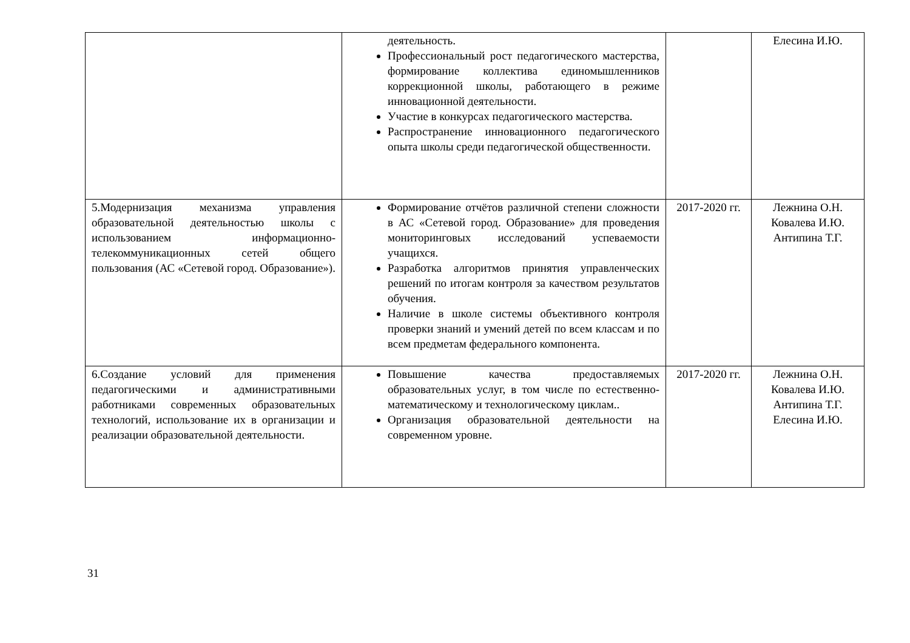| | деятельность. Профессиональный рост педагогического мастерства, формирование коллектива единомышленников коррекционной школы, работающего в режиме инновационной деятельности. Участие в конкурсах педагогического мастерства. Распространение инновационного педагогического опыта школы среди педагогической общественности. | | Елесина И.Ю. |
| 5.Модернизация механизма управления образовательной деятельностью школы с использованием информационно-телекоммуникационных сетей общего пользования (АС «Сетевой город. Образование»). | Формирование отчётов различной степени сложности в АС «Сетевой город. Образование» для проведения мониторинговых исследований успеваемости учащихся. Разработка алгоритмов принятия управленческих решений по итогам контроля за качеством результатов обучения. Наличие в школе системы объективного контроля проверки знаний и умений детей по всем классам и по всем предметам федерального компонента. | 2017-2020 гг. | Лежнина О.Н. Ковалева И.Ю. Антипина Т.Г. |
| 6.Создание условий для применения педагогическими и административными работниками современных образовательных технологий, использование их в организации и реализации образовательной деятельности. | Повышение качества предоставляемых образовательных услуг, в том числе по естественно-математическому и технологическому циклам.. Организация образовательной деятельности на современном уровне. | 2017-2020 гг. | Лежнина О.Н. Ковалева И.Ю. Антипина Т.Г. Елесина И.Ю. |
31